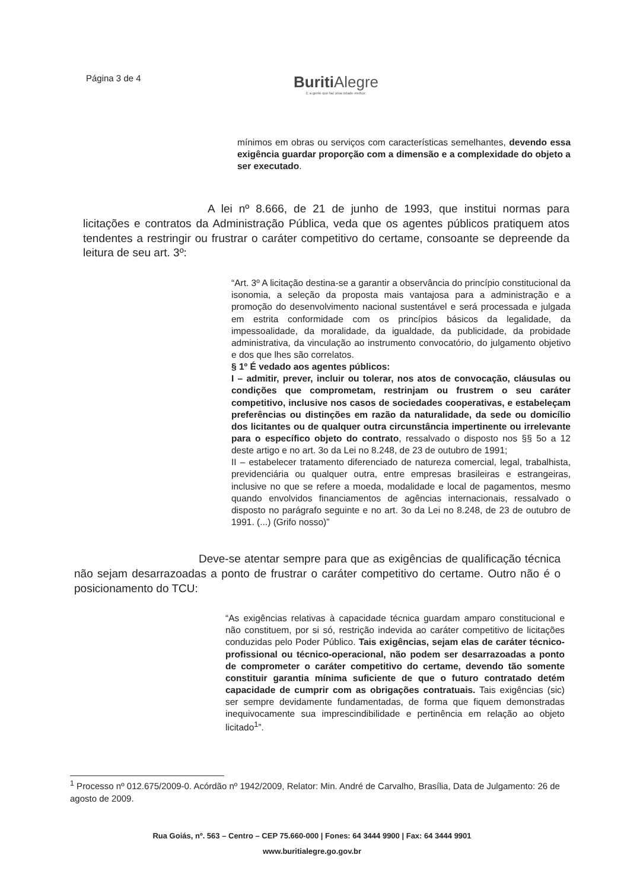Página 3 de 4
Buriti Alegre
É a gente que faz uma cidade melhor.
mínimos em obras ou serviços com características semelhantes, devendo essa exigência guardar proporção com a dimensão e a complexidade do objeto a ser executado.
A lei nº 8.666, de 21 de junho de 1993, que institui normas para licitações e contratos da Administração Pública, veda que os agentes públicos pratiquem atos tendentes a restringir ou frustrar o caráter competitivo do certame, consoante se depreende da leitura de seu art. 3º:
“Art. 3º A licitação destina-se a garantir a observância do princípio constitucional da isonomia, a seleção da proposta mais vantajosa para a administração e a promoção do desenvolvimento nacional sustentável e será processada e julgada em estrita conformidade com os princípios básicos da legalidade, da impessoalidade, da moralidade, da igualdade, da publicidade, da probidade administrativa, da vinculação ao instrumento convocatório, do julgamento objetivo e dos que lhes são correlatos.
§ 1º É vedado aos agentes públicos:
I – admitir, prever, incluir ou tolerar, nos atos de convocação, cláusulas ou condições que comprometam, restrinjam ou frustrem o seu caráter competitivo, inclusive nos casos de sociedades cooperativas, e estabeleçam preferências ou distinções em razão da naturalidade, da sede ou domicílio dos licitantes ou de qualquer outra circunstância impertinente ou irrelevante para o específico objeto do contrato, ressalvado o disposto nos §§ 5o a 12 deste artigo e no art. 3o da Lei no 8.248, de 23 de outubro de 1991;
II – estabelecer tratamento diferenciado de natureza comercial, legal, trabalhista, previdenciária ou qualquer outra, entre empresas brasileiras e estrangeiras, inclusive no que se refere a moeda, modalidade e local de pagamentos, mesmo quando envolvidos financiamentos de agências internacionais, ressalvado o disposto no parágrafo seguinte e no art. 3o da Lei no 8.248, de 23 de outubro de 1991. (...) (Grifo nosso)”
Deve-se atentar sempre para que as exigências de qualificação técnica não sejam desarrazoadas a ponto de frustrar o caráter competitivo do certame. Outro não é o posicionamento do TCU:
“As exigências relativas à capacidade técnica guardam amparo constitucional e não constituem, por si só, restrição indevida ao caráter competitivo de licitações conduzidas pelo Poder Público. Tais exigências, sejam elas de caráter técnico-profissional ou técnico-operacional, não podem ser desarrazoadas a ponto de comprometer o caráter competitivo do certame, devendo tão somente constituir garantia mínima suficiente de que o futuro contratado detém capacidade de cumprir com as obrigações contratuais. Tais exigências (sic) ser sempre devidamente fundamentadas, de forma que fiquem demonstradas inequivocamente sua imprescindibilidade e pertinência em relação ao objeto licitado<sup>1</sup>”.
<sup>1</sup> Processo nº 012.675/2009-0. Acórdão nº 1942/2009, Relator: Min. André de Carvalho, Brasília, Data de Julgamento: 26 de agosto de 2009.
Rua Goiás, nº. 563 – Centro – CEP 75.660-000 | Fones: 64 3444 9900 | Fax: 64 3444 9901
www.buritialegre.go.gov.br